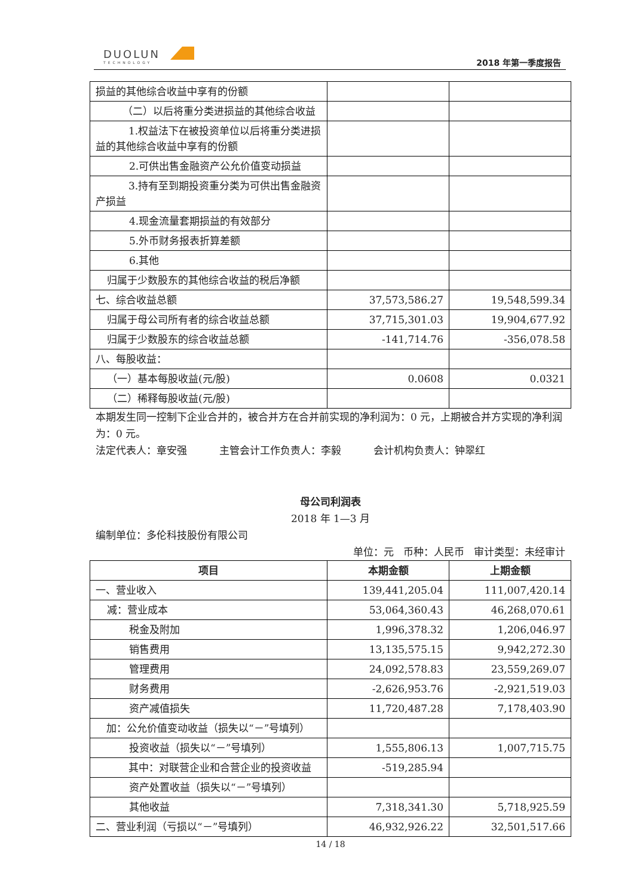DUOLUN
TECHNOLOGY
2018 年第一季度报告
| 损益的其他综合收益中享有的份额 | | |
| （二）以后将重分类进损益的其他综合收 益 | | |
| 1.权益法下在被投资单位以后将重分类 进损益的其他综合收益中享有的份额 | | |
| 2.可供出售金融资产公允价值变动损益 | | |
| 3.持有至到期投资重分类为可供出售金 融资产损益 | | |
| 4.现金流量套期损益的有效部分 | | |
| 5.外币财务报表折算差额 | | |
| 6.其他 | | |
| 归属于少数股东的其他综合收益的税后净额 | | |
| 七、综合收益总额 | 37,573,586.27 | 19,548,599.34 |
| 归属于母公司所有者的综合收益总额 | 37,715,301.03 | 19,904,677.92 |
| 归属于少数股东的综合收益总额 | -141,714.76 | -356,078.58 |
| 八、每股收益： | | |
| （一）基本每股收益(元/股) | 0.0608 | 0.0321 |
| （二）稀释每股收益(元/股) | | |
本期发生同一控制下企业合并的，被合并方在合并前实现的净利润为：0 元，上期被合并方实现的净利润为：0 元。
法定代表人：章安强 主管会计工作负责人：李毅 会计机构负责人：钟翠红
母公司利润表
2018 年 1—3 月
编制单位：多伦科技股份有限公司
单位：元 币种：人民币 审计类型：未经审计
| 项目 | 本期金额 | 上期金额 |
| --- | --- | --- |
| 一、营业收入 | 139,441,205.04 | 111,007,420.14 |
| 减：营业成本 | 53,064,360.43 | 46,268,070.61 |
| 税金及附加 | 1,996,378.32 | 1,206,046.97 |
| 销售费用 | 13,135,575.15 | 9,942,272.30 |
| 管理费用 | 24,092,578.83 | 23,559,269.07 |
| 财务费用 | -2,626,953.76 | -2,921,519.03 |
| 资产减值损失 | 11,720,487.28 | 7,178,403.90 |
| 加：公允价值变动收益（损失以“－”号填 列） | | |
| 投资收益（损失以“－”号填列） | 1,555,806.13 | 1,007,715.75 |
| 其中：对联营企业和合营企业的投资收 益 | -519,285.94 | |
| 资产处置收益（损失以“－”号填列） | | |
| 其他收益 | 7,318,341.30 | 5,718,925.59 |
| 二、营业利润（亏损以“－”号填列） | 46,932,926.22 | 32,501,517.66 |
14 / 18